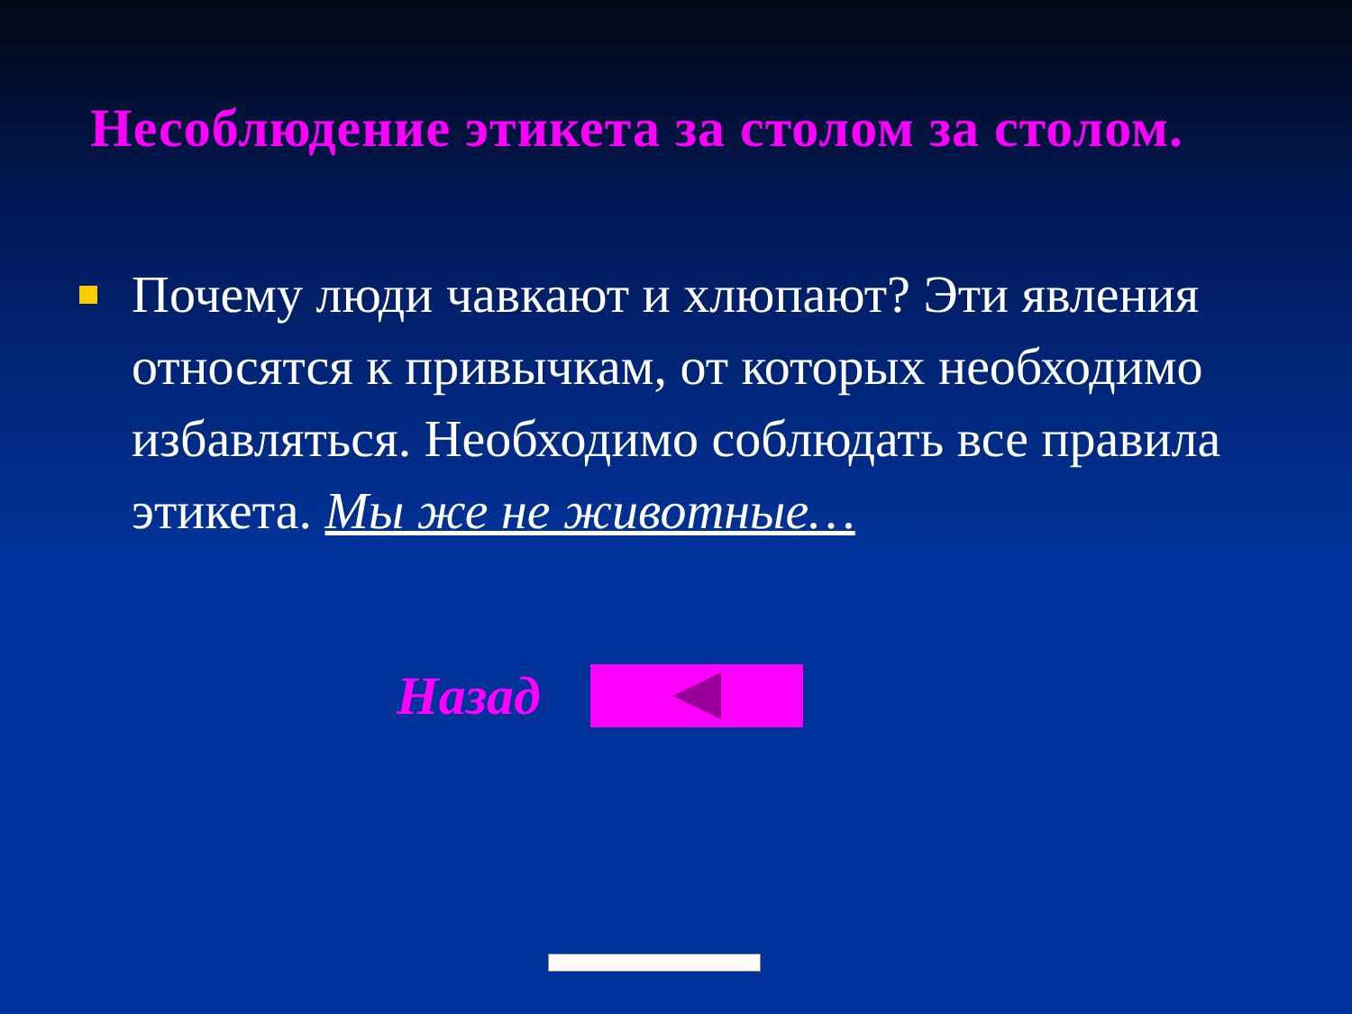Несоблюдение этикета за столом за столом.
Почему люди чавкают и хлюпают? Эти явления относятся к привычкам, от которых необходимо избавляться. Необходимо соблюдать все правила этикета. Мы же не животные…
Назад